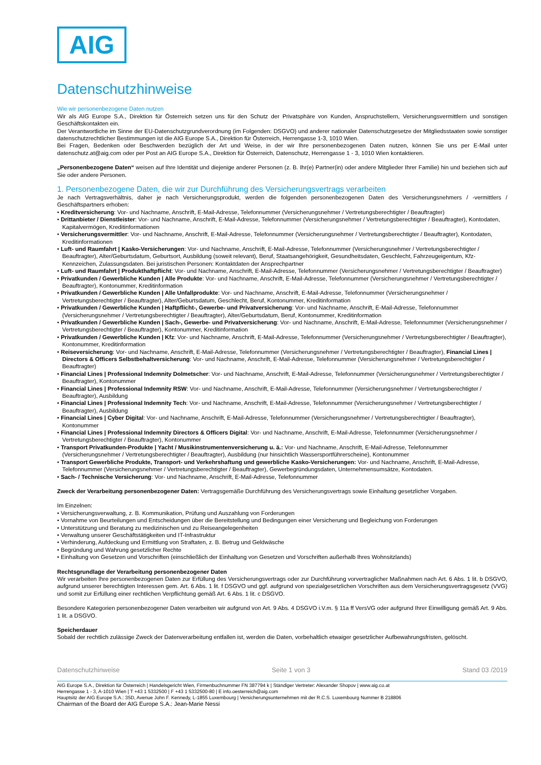AIG
Datenschutzhinweise
Wie wir personenbezogene Daten nutzen
Wir als AIG Europe S.A., Direktion für Österreich setzen uns für den Schutz der Privatsphäre von Kunden, Anspruchstellern, Versicherungsvermittlern und sonstigen Geschäftskontakten ein.
Der Verantwortliche im Sinne der EU-Datenschutzgrundverordnung (im Folgenden: DSGVO) und anderer nationaler Datenschutzgesetze der Mitgliedsstaaten sowie sonstiger datenschutzrechtlicher Bestimmungen ist die AIG Europe S.A., Direktion für Österreich, Herrengasse 1-3, 1010 Wien.
Bei Fragen, Bedenken oder Beschwerden bezüglich der Art und Weise, in der wir Ihre personenbezogenen Daten nutzen, können Sie uns per E-Mail unter datenschutz.at@aig.com oder per Post an AIG Europe S.A., Direktion für Österreich, Datenschutz, Herrengasse 1 - 3, 1010 Wien kontaktieren.
„Personenbezogene Daten“ weisen auf Ihre Identität und diejenige anderer Personen (z. B. Ihr(e) Partner(in) oder andere Mitglieder Ihrer Familie) hin und beziehen sich auf Sie oder andere Personen.
1. Personenbezogene Daten, die wir zur Durchführung des Versicherungsvertrags verarbeiten
Je nach Vertragsverhältnis, daher je nach Versicherungsprodukt, werden die folgenden personenbezogenen Daten des Versicherungsnehmers / -vermittlers / Geschäftspartners erhoben:
• Kreditversicherung: Vor- und Nachname, Anschrift, E-Mail-Adresse, Telefonnummer (Versicherungsnehmer / Vertretungsberechtigter / Beauftragter)
• Drittanbieter / Dienstleister: Vor- und Nachname, Anschrift, E-Mail-Adresse, Telefonnummer (Versicherungsnehmer / Vertretungsberechtigter / Beauftragter), Kontodaten, Kapitalvermögen, Kreditinformationen
• Versicherungsvermittler: Vor- und Nachname, Anschrift, E-Mail-Adresse, Telefonnummer (Versicherungsnehmer / Vertretungsberechtigter / Beauftragter), Kontodaten, Kreditinformationen
• Luft- und Raumfahrt | Kasko-Versicherungen: Vor- und Nachname, Anschrift, E-Mail-Adresse, Telefonnummer (Versicherungsnehmer / Vertretungsberechtigter / Beauftragter), Alter/Geburtsdatum, Geburtsort, Ausbildung (soweit relevant), Beruf, Staatsangehörigkeit, Gesundheitsdaten, Geschlecht, Fahrzeugeigentum, Kfz-Kennzeichen, Zulassungsdaten. Bei juristischen Personen: Kontaktdaten der Ansprechpartner
• Luft- und Raumfahrt | Produkthaftpflicht: Vor- und Nachname, Anschrift, E-Mail-Adresse, Telefonnummer (Versicherungsnehmer / Vertretungsberechtigter / Beauftragter)
• Privatkunden / Gewerbliche Kunden | Alle Produkte: Vor- und Nachname, Anschrift, E-Mail-Adresse, Telefonnummer (Versicherungsnehmer / Vertretungsberechtigter / Beauftragter), Kontonummer, Kreditinformation
• Privatkunden / Gewerbliche Kunden | Alle Unfallprodukte: Vor- und Nachname, Anschrift, E-Mail-Adresse, Telefonnummer (Versicherungsnehmer / Vertretungsberechtigter / Beauftragter), Alter/Geburtsdatum, Geschlecht, Beruf, Kontonummer, Kreditinformation
• Privatkunden / Gewerbliche Kunden | Haftpflicht-, Gewerbe- und Privatversicherung: Vor- und Nachname, Anschrift, E-Mail-Adresse, Telefonnummer (Versicherungsnehmer / Vertretungsberechtigter / Beauftragter), Alter/Geburtsdatum, Beruf, Kontonummer, Kreditinformation
• Privatkunden / Gewerbliche Kunden | Sach-, Gewerbe- und Privatversicherung: Vor- und Nachname, Anschrift, E-Mail-Adresse, Telefonnummer (Versicherungsnehmer / Vertretungsberechtigter / Beauftragter), Kontonummer, Kreditinformation
• Privatkunden / Gewerbliche Kunden | Kfz: Vor- und Nachname, Anschrift, E-Mail-Adresse, Telefonnummer (Versicherungsnehmer / Vertretungsberechtigter / Beauftragter), Kontonummer, Kreditinformation
• Reiseversicherung: Vor- und Nachname, Anschrift, E-Mail-Adresse, Telefonnummer (Versicherungsnehmer / Vertretungsberechtigter / Beauftragter), Financial Lines | Directors & Officers Selbstbehaltversicherung: Vor- und Nachname, Anschrift, E-Mail-Adresse, Telefonnummer (Versicherungsnehmer / Vertretungsberechtigter / Beauftragter)
• Financial Lines | Professional Indemnity Dolmetscher: Vor- und Nachname, Anschrift, E-Mail-Adresse, Telefonnummer (Versicherungsnehmer / Vertretungsberechtigter / Beauftragter), Kontonummer
• Financial Lines | Professional Indemnity RSW: Vor- und Nachname, Anschrift, E-Mail-Adresse, Telefonnummer (Versicherungsnehmer / Vertretungsberechtigter / Beauftragter), Ausbildung
• Financial Lines | Professional Indemnity Tech: Vor- und Nachname, Anschrift, E-Mail-Adresse, Telefonnummer (Versicherungsnehmer / Vertretungsberechtigter / Beauftragter), Ausbildung
• Financial Lines | Cyber Digital: Vor- und Nachname, Anschrift, E-Mail-Adresse, Telefonnummer (Versicherungsnehmer / Vertretungsberechtigter / Beauftragter), Kontonummer
• Financial Lines | Professional Indemnity Directors & Officers Digital: Vor- und Nachname, Anschrift, E-Mail-Adresse, Telefonnummer (Versicherungsnehmer / Vertretungsberechtigter / Beauftragter), Kontonummer
• Transport Privatkunden-Produkte | Yacht / Musikinstrumentenversicherung u. ä.: Vor- und Nachname, Anschrift, E-Mail-Adresse, Telefonnummer (Versicherungsnehmer / Vertretungsberechtigter / Beauftragter), Ausbildung (nur hinsichtlich Wassersportführerscheine), Kontonummer
• Transport Gewerbliche Produkte, Transport- und Verkehrshaftung und gewerbliche Kasko-Versicherungen: Vor- und Nachname, Anschrift, E-Mail-Adresse, Telefonnummer (Versicherungsnehmer / Vertretungsberechtigter / Beauftragter), Gewerbegründungsdaten, Unternehmensumsätze, Kontodaten.
• Sach- / Technische Versicherung: Vor- und Nachname, Anschrift, E-Mail-Adresse, Telefonnummer
Zweck der Verarbeitung personenbezogener Daten: Vertragsgemäße Durchführung des Versicherungsvertrags sowie Einhaltung gesetzlicher Vorgaben.
Im Einzelnen:
• Versicherungsverwaltung, z. B. Kommunikation, Prüfung und Auszahlung von Forderungen
• Vornahme von Beurteilungen und Entscheidungen über die Bereitstellung und Bedingungen einer Versicherung und Begleichung von Forderungen
• Unterstützung und Beratung zu medizinischen und zu Reiseangelegenheiten
• Verwaltung unserer Geschäftstätigkeiten und IT-Infrastruktur
• Verhinderung, Aufdeckung und Ermittlung von Straftaten, z. B. Betrug und Geldwäsche
• Begründung und Wahrung gesetzlicher Rechte
• Einhaltung von Gesetzen und Vorschriften (einschließlich der Einhaltung von Gesetzen und Vorschriften außerhalb Ihres Wohnsitzlands)
Rechtsgrundlage der Verarbeitung personenbezogener Daten
Wir verarbeiten Ihre personenbezogenen Daten zur Erfüllung des Versicherungsvertrags oder zur Durchführung vorvertraglicher Maßnahmen nach Art. 6 Abs. 1 lit. b DSGVO, aufgrund unserer berechtigten Interessen gem. Art. 6 Abs. 1 lit. f DSGVO und ggf. aufgrund von spezialgesetzlichen Vorschriften aus dem Versicherungsvertragsgesetz (VVG) und somit zur Erfüllung einer rechtlichen Verpflichtung gemäß Art. 6 Abs. 1 lit. c DSGVO.
Besondere Kategorien personenbezogener Daten verarbeiten wir aufgrund von Art. 9 Abs. 4 DSGVO i.V.m. § 11a ff VersVG oder aufgrund Ihrer Einwilligung gemäß Art. 9 Abs. 1 lit. a DSGVO.
Speicherdauer
Sobald der rechtlich zulässige Zweck der Datenverarbeitung entfallen ist, werden die Daten, vorbehaltlich etwaiger gesetzlicher Aufbewahrungsfristen, gelöscht.
Datenschutzhinweise Seite 1 von 3 Stand 03 /2019
AIG Europe S.A., Direktion für Österreich | Handelsgericht Wien, Firmenbuchnummer FN 387794 k | Ständiger Vertreter: Alexander Shopov | www.aig.co.at
Herrengasse 1 - 3, A-1010 Wien | T +43 1 5332500 | F +43 1 5332500-80 | E info.oesterreich@aig.com
Hauptsitz der AIG Europe S.A.: 35D, Avenue John F. Kennedy, L-1855 Luxembourg | Versicherungsunternehmen mit der R.C.S. Luxembourg Nummer B 218806
Chairman of the Board der AIG Europe S.A.: Jean-Marie Nessi